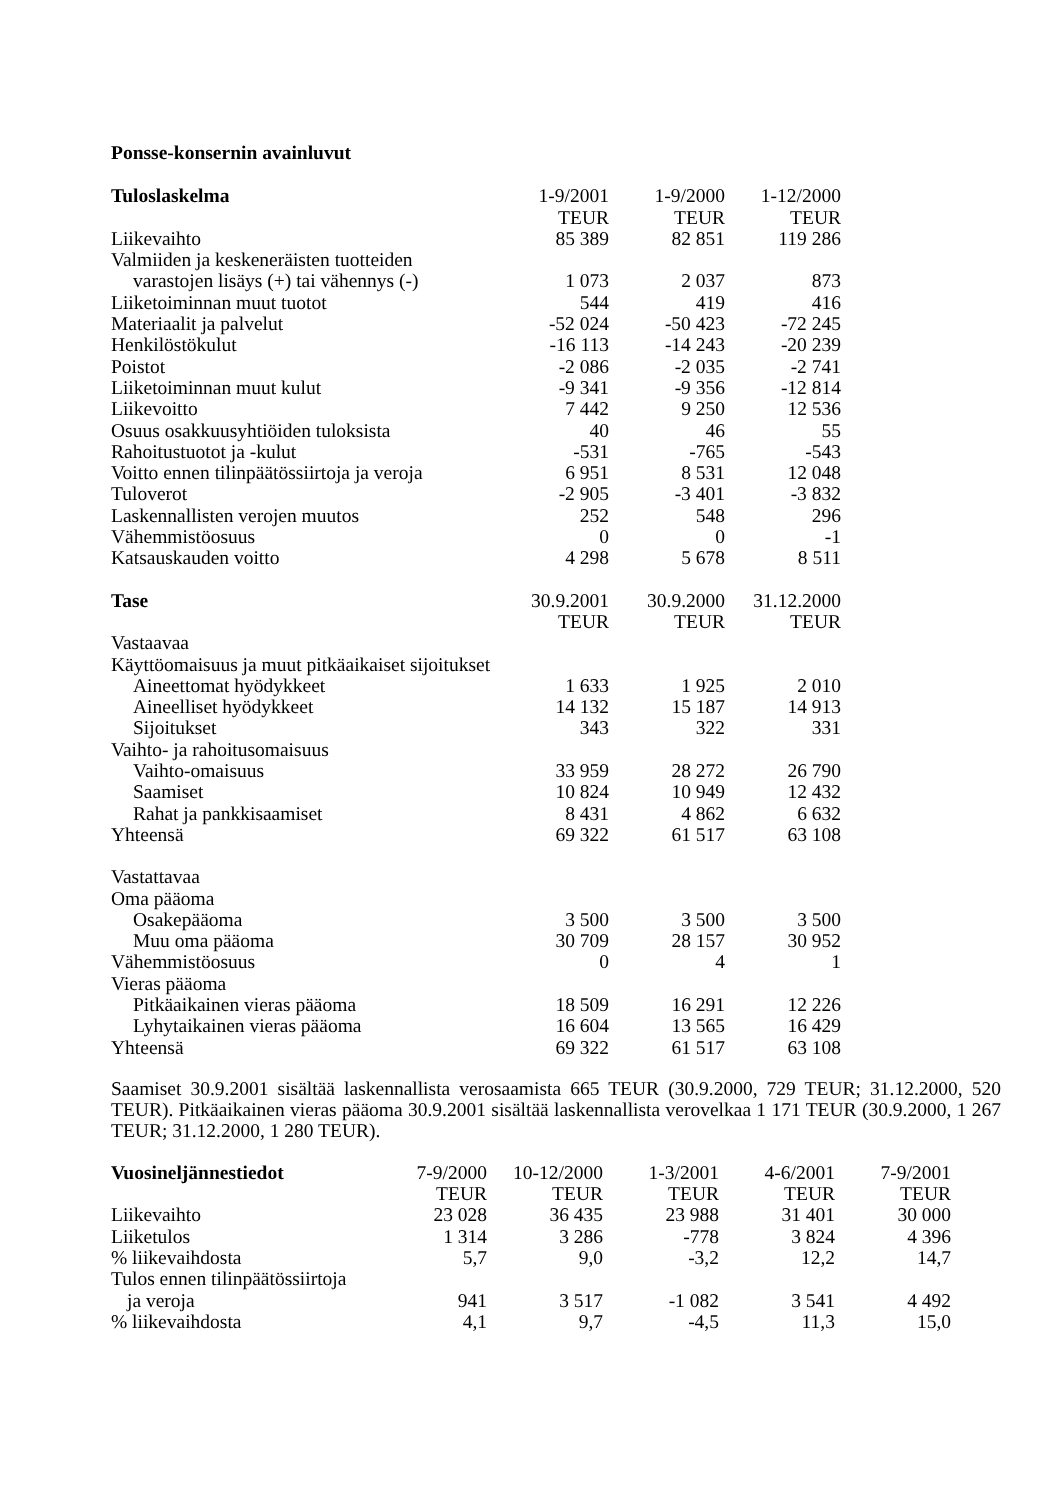Ponsse-konsernin avainluvut
| Tuloslaskelma | 1-9/2001 | 1-9/2000 | 1-12/2000 |
| --- | --- | --- | --- |
| | TEUR | TEUR | TEUR |
| Liikevaihto | 85 389 | 82 851 | 119 286 |
| Valmiiden ja keskeneräisten tuotteiden | | | |
| varastojen lisäys (+) tai vähennys (-) | 1 073 | 2 037 | 873 |
| Liiketoiminnan muut tuotot | 544 | 419 | 416 |
| Materiaalit ja palvelut | -52 024 | -50 423 | -72 245 |
| Henkilöstökulut | -16 113 | -14 243 | -20 239 |
| Poistot | -2 086 | -2 035 | -2 741 |
| Liiketoiminnan muut kulut | -9 341 | -9 356 | -12 814 |
| Liikevoitto | 7 442 | 9 250 | 12 536 |
| Osuus osakkuusyhtiöiden tuloksista | 40 | 46 | 55 |
| Rahoitustuotot ja -kulut | -531 | -765 | -543 |
| Voitto ennen tilinpäätössiirtoja ja veroja | 6 951 | 8 531 | 12 048 |
| Tuloverot | -2 905 | -3 401 | -3 832 |
| Laskennallisten verojen muutos | 252 | 548 | 296 |
| Vähemmistöosuus | 0 | 0 | -1 |
| Katsauskauden voitto | 4 298 | 5 678 | 8 511 |
| Tase | 30.9.2001 | 30.9.2000 | 31.12.2000 |
| | TEUR | TEUR | TEUR |
| Vastaavaa | | | |
| Käyttöomaisuus ja muut pitkäaikaiset sijoitukset | | | |
| Aineettomat hyödykkeet | 1 633 | 1 925 | 2 010 |
| Aineelliset hyödykkeet | 14 132 | 15 187 | 14 913 |
| Sijoitukset | 343 | 322 | 331 |
| Vaihto- ja rahoitusomaisuus | | | |
| Vaihto-omaisuus | 33 959 | 28 272 | 26 790 |
| Saamiset | 10 824 | 10 949 | 12 432 |
| Rahat ja pankkisaamiset | 8 431 | 4 862 | 6 632 |
| Yhteensä | 69 322 | 61 517 | 63 108 |
| Vastattavaa | | | |
| Oma pääoma | | | |
| Osakepääoma | 3 500 | 3 500 | 3 500 |
| Muu oma pääoma | 30 709 | 28 157 | 30 952 |
| Vähemmistöosuus | 0 | 4 | 1 |
| Vieras pääoma | | | |
| Pitkäaikainen vieras pääoma | 18 509 | 16 291 | 12 226 |
| Lyhytaikainen vieras pääoma | 16 604 | 13 565 | 16 429 |
| Yhteensä | 69 322 | 61 517 | 63 108 |
Saamiset 30.9.2001 sisältää laskennallista verosaamista 665 TEUR (30.9.2000, 729 TEUR; 31.12.2000, 520 TEUR). Pitkäaikainen vieras pääoma 30.9.2001 sisältää laskennallista verovelkaa 1 171 TEUR (30.9.2000, 1 267 TEUR; 31.12.2000, 1 280 TEUR).
| Vuosineljännestiedot | 7-9/2000 | 10-12/2000 | 1-3/2001 | 4-6/2001 | 7-9/2001 |
| --- | --- | --- | --- | --- | --- |
| | TEUR | TEUR | TEUR | TEUR | TEUR |
| Liikevaihto | 23 028 | 36 435 | 23 988 | 31 401 | 30 000 |
| Liiketulos | 1 314 | 3 286 | -778 | 3 824 | 4 396 |
| % liikevaihdosta | 5,7 | 9,0 | -3,2 | 12,2 | 14,7 |
| Tulos ennen tilinpäätössiirtoja | | | | | |
| ja veroja | 941 | 3 517 | -1 082 | 3 541 | 4 492 |
| % liikevaihdosta | 4,1 | 9,7 | -4,5 | 11,3 | 15,0 |